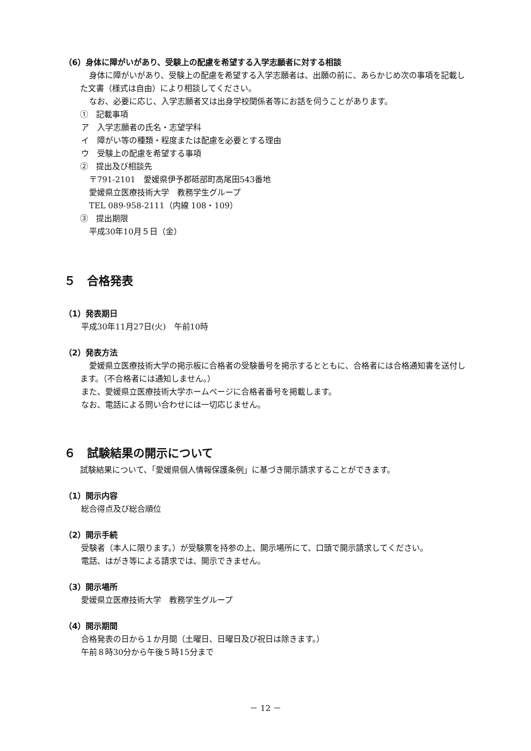（6）身体に障がいがあり、受験上の配慮を希望する入学志願者に対する相談
身体に障がいがあり、受験上の配慮を希望する入学志願者は、出願の前に、あらかじめ次の事項を記載した文書（様式は自由）により相談してください。
なお、必要に応じ、入学志願者又は出身学校関係者等にお話を伺うことがあります。
①　記載事項
ア　入学志願者の氏名・志望学科
イ　障がい等の種類・程度または配慮を必要とする理由
ウ　受験上の配慮を希望する事項
②　提出及び相談先
〒791-2101　愛媛県伊予郡砥部町高尾田543番地
愛媛県立医療技術大学　教務学生グループ
TEL 089-958-2111（内線 108・109）
③　提出期限
平成30年10月５日（金）
５　合格発表
（1）発表期日
平成30年11月27日(火)　午前10時
（2）発表方法
愛媛県立医療技術大学の掲示板に合格者の受験番号を掲示するとともに、合格者には合格通知書を送付します。（不合格者には通知しません。）
また、愛媛県立医療技術大学ホームページに合格者番号を掲載します。
なお、電話による問い合わせには一切応じません。
６　試験結果の開示について
試験結果について、「愛媛県個人情報保護条例」に基づき開示請求することができます。
（1）開示内容
総合得点及び総合順位
（2）開示手続
受験者（本人に限ります。）が受験票を持参の上、開示場所にて、口頭で開示請求してください。
電話、はがき等による請求では、開示できません。
（3）開示場所
愛媛県立医療技術大学　教務学生グループ
（4）開示期間
合格発表の日から１か月間（土曜日、日曜日及び祝日は除きます。）
午前８時30分から午後５時15分まで
－ 12 －